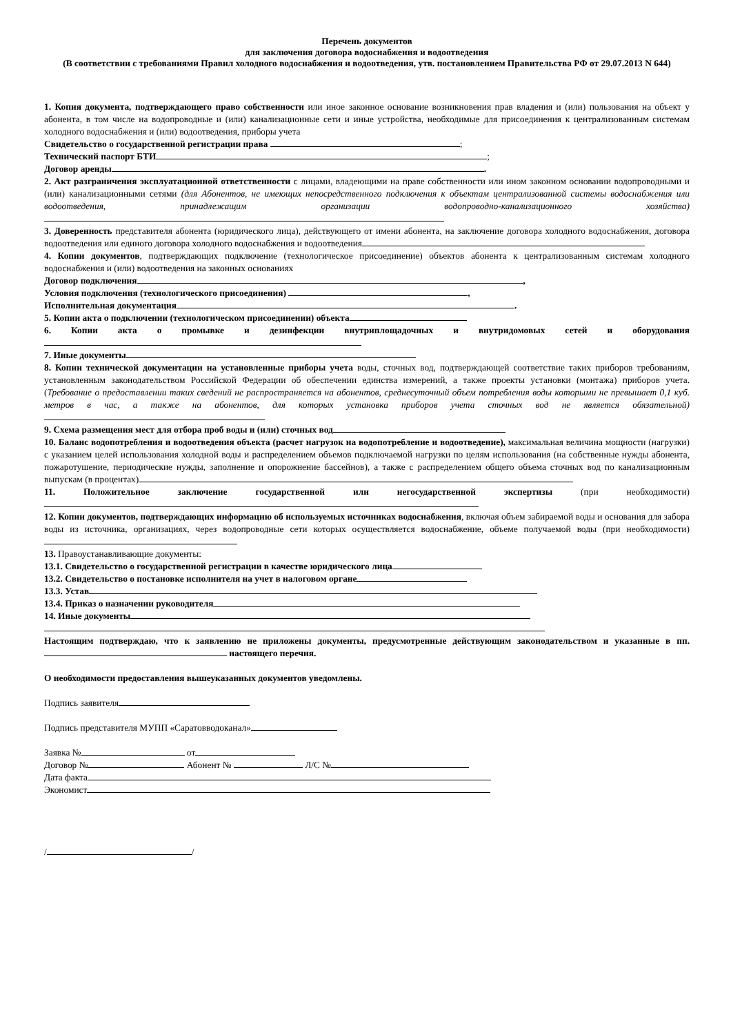Перечень документов
для заключения договора водоснабжения и водоотведения
(В соответствии с требованиями Правил холодного водоснабжения и водоотведения, утв. постановлением Правительства РФ от 29.07.2013 N 644)
1. Копия документа, подтверждающего право собственности или иное законное основание возникновения прав владения и (или) пользования на объект у абонента, в том числе на водопроводные и (или) канализационные сети и иные устройства, необходимые для присоединения к централизованным системам холодного водоснабжения и (или) водоотведения, приборы учета
Свидетельство о государственной регистрации права ;
Технический паспорт БТИ;
Договор аренды .
2. Акт разграничения эксплуатационной ответственности с лицами, владеющими на праве собственности или ином законном основании водопроводными и (или) канализационными сетями (для Абонентов, не имеющих непосредственного подключения к объектам централизованной системы водоснабжения или водоотведения, принадлежащим организации водопроводно-канализационного хозяйства)
3. Доверенность представителя абонента (юридического лица), действующего от имени абонента, на заключение договора холодного водоснабжения, договора водоотведения или единого договора холодного водоснабжения и водоотведения
4. Копии документов, подтверждающих подключение (технологическое присоединение) объектов абонента к централизованным системам холодного водоснабжения и (или) водоотведения на законных основаниях
Договор подключения ,
Условия подключения (технологического присоединения) ,
Исполнительная документация .
5. Копии акта о подключении (технологическом присоединении) объекта
6. Копии акта о промывке и дезинфекции внутриплощадочных и внутридомовых сетей и оборудования
7. Иные документы
8. Копии технической документации на установленные приборы учета воды, сточных вод, подтверждающей соответствие таких приборов требованиям, установленным законодательством Российской Федерации об обеспечении единства измерений, а также проекты установки (монтажа) приборов учета. (Требование о предоставлении таких сведений не распространяется на абонентов, среднесуточный объем потребления воды которыми не превышает 0,1 куб. метров в час, а также на абонентов, для которых установка приборов учета сточных вод не является обязательной)
9. Схема размещения мест для отбора проб воды и (или) сточных вод
10. Баланс водопотребления и водоотведения объекта (расчет нагрузок на водопотребление и водоотведение), максимальная величина мощности (нагрузки) с указанием целей использования холодной воды и распределением объемов подключаемой нагрузки по целям использования (на собственные нужды абонента, пожаротушение, периодические нужды, заполнение и опорожнение бассейнов), а также с распределением общего объема сточных вод по канализационным выпускам (в процентах)
11. Положительное заключение государственной или негосударственной экспертизы (при необходимости)
12. Копии документов, подтверждающих информацию об используемых источниках водоснабжения, включая объем забираемой воды и основания для забора воды из источника, организациях, через водопроводные сети которых осуществляется водоснабжение, объеме получаемой воды (при необходимости)
13. Правоустанавливающие документы:
13.1. Свидетельство о государственной регистрации в качестве юридического лица
13.2. Свидетельство о постановке исполнителя на учет в налоговом органе
13.3. Устав
13.4. Приказ о назначении руководителя
14. Иные документы
Настоящим подтверждаю, что к заявлению не приложены документы, предусмотренные действующим законодательством и указанные в пп. настоящего перечня.
О необходимости предоставления вышеуказанных документов уведомлены.
Подпись заявителя
Подпись представителя МУПП «Саратовводоканал»
Заявка № от
Договор № Абонент № Л/С №
Дата факта
Экономист
/ /